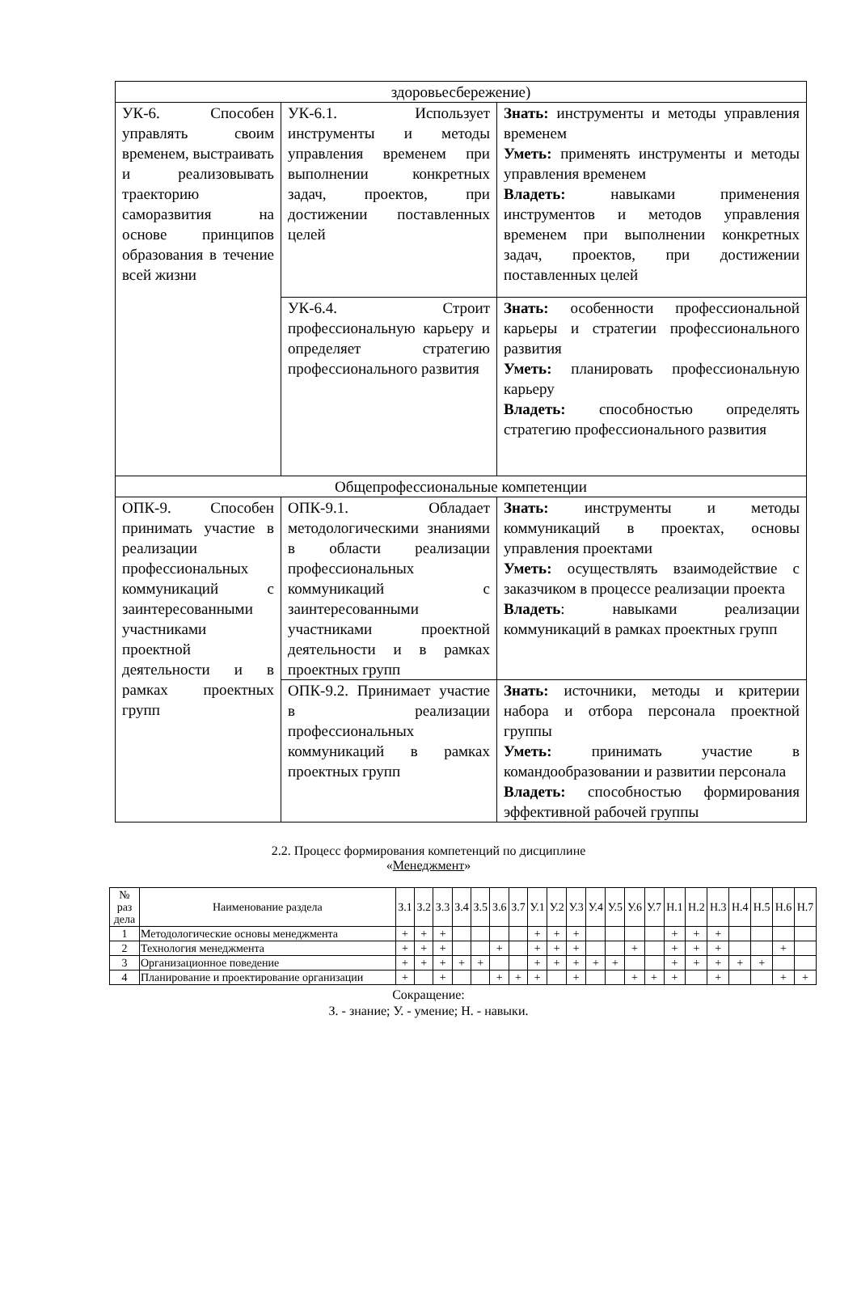| здоровьесбережение) | | |
| УК-6. Способен управлять своим временем, выстраивать и реализовывать траекторию саморазвития на основе принципов образования в течение всей жизни | УК-6.1. Использует инструменты и методы управления временем при выполнении конкретных задач, проектов, при достижении поставленных целей | Знать: инструменты и методы управления временем Уметь: применять инструменты и методы управления временем Владеть: навыками применения инструментов и методов управления временем при выполнении конкретных задач, проектов, при достижении поставленных целей |
| | УК-6.4. Строит профессиональную карьеру и определяет стратегию профессионального развития | Знать: особенности профессиональной карьеры и стратегии профессионального развития Уметь: планировать профессиональную карьеру Владеть: способностью определять стратегию профессионального развития |
| Общепрофессиональные компетенции | | |
| ОПК-9. Способен принимать участие в реализации профессиональных коммуникаций с заинтересованными участниками проектной деятельности и в рамках проектных групп | ОПК-9.1. Обладает методологическими знаниями в области реализации профессиональных коммуникаций с заинтересованными участниками проектной деятельности и в рамках проектных групп | Знать: инструменты и методы коммуникаций в проектах, основы управления проектами Уметь: осуществлять взаимодействие с заказчиком в процессе реализации проекта Владеть : навыками реализации коммуникаций в рамках проектных групп |
| | ОПК-9.2. Принимает участие в реализации профессиональных коммуникаций в рамках проектных групп | Знать: источники, методы и критерии набора и отбора персонала проектной группы Уметь: принимать участие в командообразовании и развитии персонала Владеть: способностью формирования эффективной рабочей группы |
2.2. Процесс формирования компетенций по дисциплине
«Менеджмент»
| № раз дела | Наименование раздела | З.1 | З.2 | З.3 | З.4 | З.5 | З.6 | З.7 | У.1 | У.2 | У.3 | У.4 | У.5 | У.6 | У.7 | Н.1 | Н.2 | Н.3 | Н.4 | Н.5 | Н.6 | Н.7 |
| --- | --- | --- | --- | --- | --- | --- | --- | --- | --- | --- | --- | --- | --- | --- | --- | --- | --- | --- | --- | --- | --- | --- |
| 1 | Методологические основы менеджмента | + | + | + | | | | | + | + | + | | | | | + | + | + | | | | |
| 2 | Технология менеджмента | + | + | + | | | + | | + | + | + | | | + | | + | + | + | | | + | |
| 3 | Организационное поведение | + | + | + | + | + | | | + | + | + | + | + | | | + | + | + | + | + | | |
| 4 | Планирование и проектирование организации | + | | + | | | + | + | + | | + | | | + | + | + | | + | | | + | + |
Сокращение:
З. - знание; У. - умение; Н. - навыки.